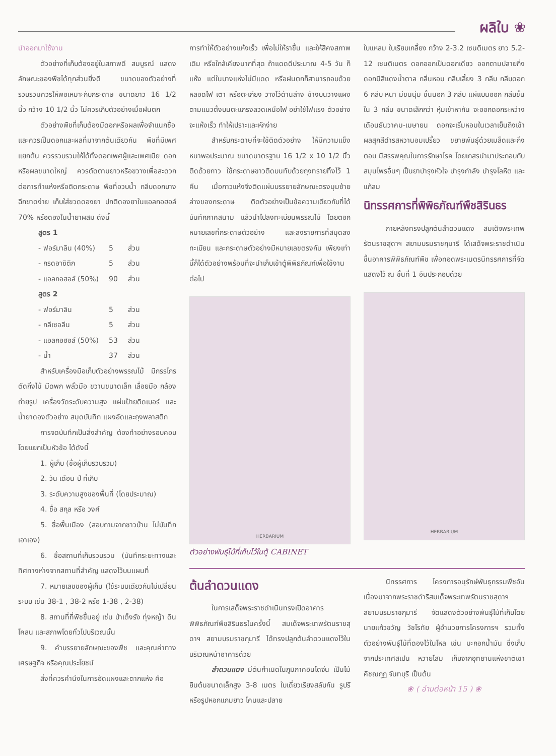ผลิใบ ❀
นำออกมาใช้งาน
ตัวอย่างที่เก็บต้องอยู่ในสภาพดี สมบูรณ์ แสดงลักษณะของพืชได้ทุกส่วนยิ่งดี ขนาดของตัวอย่างที่รวบรวมควรให้พอเหมาะกับกระดาษ ขนาดยาว 16 1/2 นิ้ว กว้าง 10 1/2 นิ้ว ไม่ควรเก็บตัวอย่างเมื่อฝนตก
ตัวอย่างพืชที่เก็บต้องมีดอกหรือผลเพื่อจำแนกชื่อ และควรเป็นดอกและผลที่มาจากต้นเดียวกัน พืชที่มีเพศแยกต้น ควรรวบรวมให้ได้ทั้งดอกเพศผู้และเพศเมีย ดอกหรือผลขนาดใหญ่ ควรตัดตามยาวหรือขวางเพื่อสะดวกต่อการทำแห้งหรือติดกระดาษ พืชที่อวบน้ำ กลีบดอกบาง ฉีกขาดง่าย เก็บใส่ขวดดองยา ปกติดองยาในแอลกอฮอล์ 70% หรือดองในน้ำยาผสม ดังนี้
| สูตร 1 | | |
| - ฟอร์มาลิน (40%) | 5 | ส่วน |
| - กรดอาซิติก | 5 | ส่วน |
| - แอลกอฮอล์ (50%) | 90 | ส่วน |
| สูตร 2 | | |
| - ฟอร์มาลิน | 5 | ส่วน |
| - กลีเซอลีน | 5 | ส่วน |
| - แอลกอฮอล์ (50%) | 53 | ส่วน |
| - น้ำ | 37 | ส่วน |
สำหรับเครื่องมือเก็บตัวอย่างพรรณไม้ มีกรรไกรตัดกิ่งไม้ มีดพก พลั่วมือ ขวานขนาดเล็ก เลื่อยมือ กล้องถ่ายรูป เครื่องวัดระดับความสูง แผ่นป้ายติดเบอร์ และน้ำยาดองตัวอย่าง สมุดบันทึก แผงอัดและถุงพลาสติก
การจดบันทึกเป็นสิ่งสำคัญ ต้องทำอย่างรอบคอบ โดยแยกเป็นหัวข้อ ได้ดังนี้
1. ผู้เก็บ (ชื่อผู้เก็บรวบรวม)
2. วัน เดือน ปี ที่เก็บ
3. ระดับความสูงของพื้นที่ (โดยประมาณ)
4. ชื่อ สกุล หรือ วงศ์
5. ชื่อพื้นเมือง (สอบถามจากชาวบ้าน ไม่บันทึกเอาเอง)
6. ชื่อสถานที่เก็บรวบรวม (บันทึกระยะทางและทิศทางห่างจากสถานที่สำคัญ แสดงไว้บนแผนที่
7. หมายเลขของผู้เก็บ (ใช้ระบบเดียวกันไม่เปลี่ยนระบบ เช่น 38-1 , 38-2 หรือ 1-38 , 2-38)
8. สถานที่ที่พืชขึ้นอยู่ เช่น ป่าเต็งรัง ทุ่งหญ้า ดินโคลน และสภาพโดยทั่วไปบริเวณนั้น
9. คำบรรยายลักษณะของพืช และคุณค่าทางเศรษฐกิจ หรือคุณประโยชน์
สิ่งที่ควรคำนึงในการอัดแผงและตากแห้ง คือ
การทำให้ตัวอย่างแห้งเร็ว เพื่อไม่ให้ราขึ้น และให้สีคงสภาพเดิม หรือใกล้เคียงมากที่สุด ถ้าแดดดีประมาณ 4-5 วัน ก็แห้ง แต่ในบางแห่งไม่มีแดด หรือฝนตกก็สามารถอบด้วยหลอดไฟ เตา หรือตะเกียง วางไว้ด้านล่าง ข้างบนวางแผงตามแนวตั้งบนตะแกรงลวดเหนือไฟ อย่าใช้ไฟแรง ตัวอย่างจะแห้งเร็ว ทำให้เปราะและหักง่าย
สำหรับกระดาษที่จะใช้ติดตัวอย่าง ให้มีความแข็งหนาพอประมาณ ขนาดมาตรฐาน 16 1/2 x 10 1/2 นิ้ว ติดด้วยกาว ใช้กระดาษขาวติดบนทับด้วยถุงทรายทิ้งไว้ 1 คืน เมื่อกาวแห้งจึงติดแผ่นบรรยายลักษณะตรงมุมซ้ายล่างของกระดาษ ติดตัวอย่างเป็นข้อความเดียวกับที่ได้บันทึกภาคสนาม แล้วนำไปลงทะเบียนพรรณไม้ โดยตอกหมายเลขที่กระดาษตัวอย่าง และลงรายการที่สมุดลงทะเบียน และกระดาษตัวอย่างมีหมายเลขตรงกัน เพียงเท่านี้ก็ได้ตัวอย่างพร้อมที่จะนำเก็บเข้าตู้พิพิธภัณฑ์เพื่อใช้งานต่อไป
HERBARIUM
ใบแหลม ใบเรียบเกลี้ยง กว้าง 2-3.2 เซนติเมตร ยาว 5.2-12 เซนติเมตร ดอกออกเป็นดอกเดียว ออกตามปลายกิ่ง ดอกมีสีแดงน้ำตาล กลิ่นหอม กลีบเลี้ยง 3 กลีบ กลีบดอก 6 กลีบ หนา มีขนนุ่ม ชั้นนอก 3 กลีบ แผ่แบนออก กลีบชั้นใน 3 กลีบ ขนาดเล็กกว่า หุ้มเข้าหากัน จะออกดอกระหว่างเดือนธันวาคม-เมษายน ดอกจะเริ่มหอมในเวลาเย็นถึงเช้า ผลสุกสีดำรสหวานอมเปรี้ยว ขยายพันธุ์ด้วยเมล็ดและกิ่งตอน มีสรรพคุณในการรักษาโรค โดยเกสรนำมาประกอบกับสมุนไพรอื่นๆ เป็นยาบำรุงหัวใจ บำรุงกำลัง บำรุงโลหิต และแก้ลม
นิทรรศการที่พิพิธภัณฑ์พืชสิรินธร
ภายหลังทรงปลูกต้นลำดวนแดง สมเด็จพระเทพรัตนราชสุดาฯ สยามบรมราชกุมารี ได้เสด็จพระราชดำเนินขึ้นอาคารพิพิธภัณฑ์พืช เพื่อทอดพระเนตรนิทรรศการที่จัดแสดงไว้ ณ ชั้นที่ 1 อันประกอบด้วย
HERBARIUM
ตัวอย่างพันธุ์ไม้ที่เก็บไว้ในตู้ CABINET
ต้นลำดวนแดง
ในการเสด็จพระราชดำเนินทรงเปิดอาคารพิพิธภัณฑ์พืชสิรินธรในครั้งนี้ สมเด็จพระเทพรัตนราชสุดาฯ สยามบรมราชกุมารี ได้ทรงปลูกต้นลำดวนแดงไว้ในบริเวณหน้าอาคารด้วย
ลำดวนแดง มีต้นกำเนิดในภูมิภาคอินโดจีน เป็นไม้ยืนต้นขนาดเล็กสูง 3-8 เมตร ใบเดี่ยวเรียงสลับกัน รูปรี หรือรูปหอกแกมยาว โคนและปลาย
นิทรรศการ โครงการอนุรักษ์พันธุกรรมพืชอันเนื่องมาจากพระราชดำริสมเด็จพระเทพรัตนราชสุดาฯ สยามบรมราชกุมารี จัดแสดงตัวอย่างพันธุ์ไม้ที่เก็บโดย นายแก้วขวัญ วัชโรทัย ผู้อำนวยการโครงการฯ รวมทั้งตัวอย่างพันธุ์ไม้ที่ดองไว้ในโหล เช่น มะกอกน้ำมัน ซึ่งเก็บจากประเทศสเปน หวายโสม เก็บจากอุทยานแห่งชาติเขาคิชฌกูฏ จันทบุรี เป็นต้น
❀ ( อ่านต่อหน้า 15 ) ❀